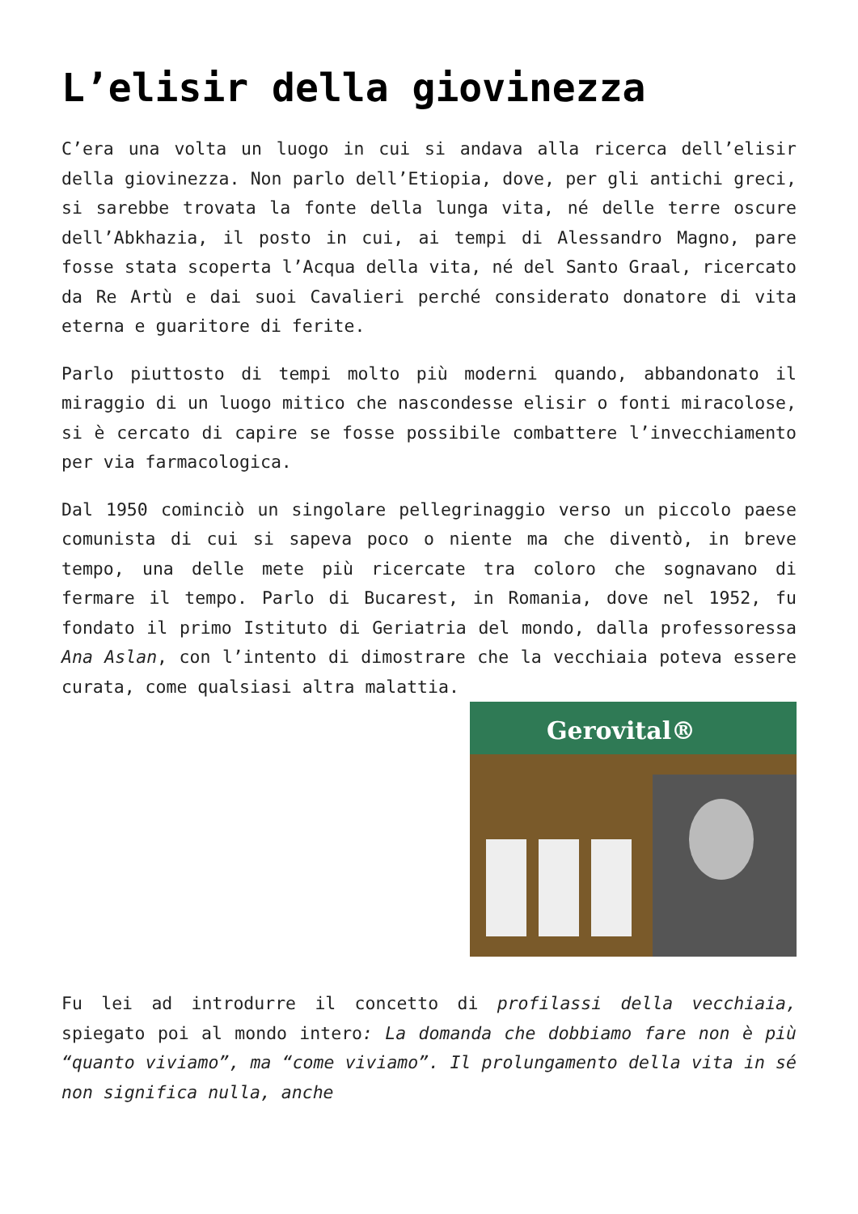L’elisir della giovinezza
C’era una volta un luogo in cui si andava alla ricerca dell’elisir della giovinezza. Non parlo dell’Etiopia, dove, per gli antichi greci, si sarebbe trovata la fonte della lunga vita, né delle terre oscure dell’Abkhazia, il posto in cui, ai tempi di Alessandro Magno, pare fosse stata scoperta l’Acqua della vita, né del Santo Graal, ricercato da Re Artù e dai suoi Cavalieri perché considerato donatore di vita eterna e guaritore di ferite.
Parlo piuttosto di tempi molto più moderni quando, abbandonato il miraggio di un luogo mitico che nascondesse elisir o fonti miracolose, si è cercato di capire se fosse possibile combattere l’invecchiamento per via farmacologica.
Dal 1950 cominciò un singolare pellegrinaggio verso un piccolo paese comunista di cui si sapeva poco o niente ma che diventò, in breve tempo, una delle mete più ricercate tra coloro che sognavano di fermare il tempo. Parlo di Bucarest, in Romania, dove nel 1952, fu fondato il primo Istituto di Geriatria del mondo, dalla professoressa Ana Aslan, con l’intento di dimostrare che la vecchiaia poteva essere curata, come qualsiasi altra malattia.
Gerovital®
Fu lei ad introdurre il concetto di profilassi della vecchiaia, spiegato poi al mondo intero: La domanda che dobbiamo fare non è più “quanto viviamo”, ma “come viviamo”. Il prolungamento della vita in sé non significa nulla, anche